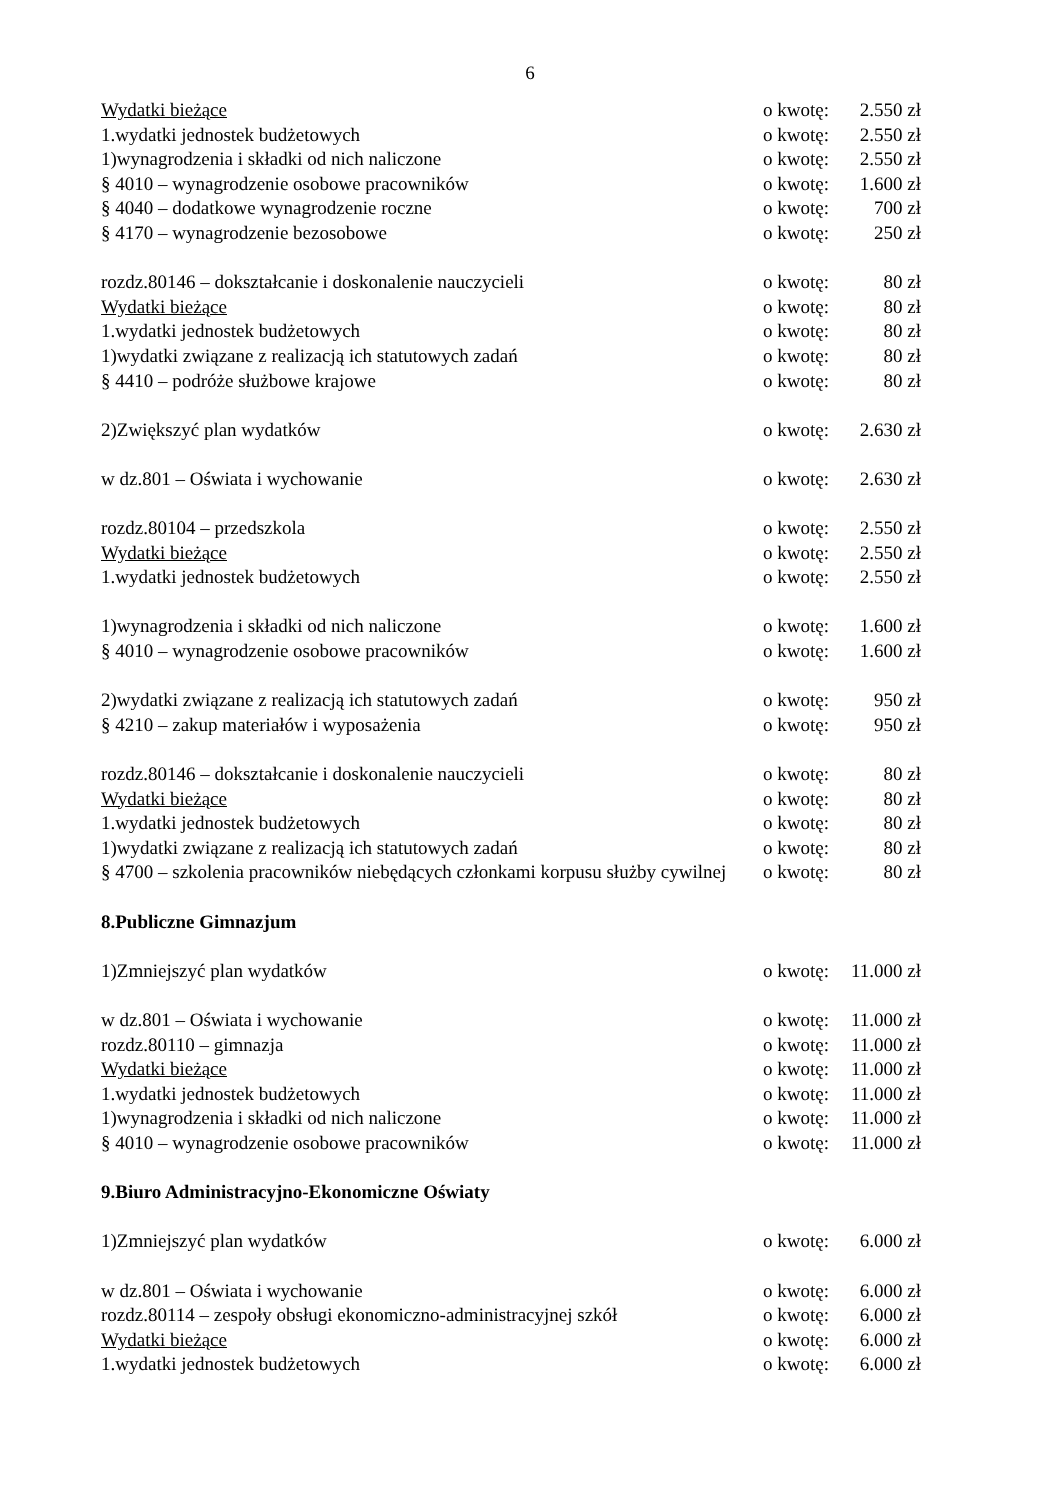6
Wydatki bieżące o kwotę:
2.550 zł
1.wydatki jednostek budżetowych
o kwotę:
2.550 zł
1)wynagrodzenia i składki od nich naliczone
o kwotę:
2.550 zł
§ 4010 – wynagrodzenie osobowe pracowników
o kwotę:
1.600 zł
§ 4040 – dodatkowe wynagrodzenie roczne
o kwotę:
700 zł
§ 4170 – wynagrodzenie bezosobowe
o kwotę:
250 zł
rozdz.80146 – dokształcanie i doskonalenie nauczycieli
o kwotę:
80 zł
Wydatki bieżące o kwotę:
80 zł
1.wydatki jednostek budżetowych
o kwotę:
80 zł
1)wydatki związane z realizacją ich statutowych zadań
o kwotę:
80 zł
§ 4410 – podróże służbowe krajowe
o kwotę:
80 zł
2)Zwiększyć plan wydatków o kwotę:
2.630 zł
w dz.801 – Oświata i wychowanie
o kwotę:
2.630 zł
rozdz.80104 – przedszkola o kwotę:
2.550 zł
Wydatki bieżące o kwotę:
2.550 zł
1.wydatki jednostek budżetowych
o kwotę:
2.550 zł
1)wynagrodzenia i składki od nich naliczone
o kwotę:
1.600 zł
§ 4010 – wynagrodzenie osobowe pracowników
o kwotę:
1.600 zł
2)wydatki związane z realizacją ich statutowych zadań
o kwotę:
950 zł
§ 4210 – zakup materiałów i wyposażenia
o kwotę:
950 zł
rozdz.80146 – dokształcanie i doskonalenie nauczycieli
o kwotę:
80 zł
Wydatki bieżące o kwotę:
80 zł
1.wydatki jednostek budżetowych
o kwotę:
80 zł
1)wydatki związane z realizacją ich statutowych zadań
o kwotę:
80 zł
§ 4700 – szkolenia pracowników niebędących członkami korpusu służby cywilnej
o kwotę:
80 zł
8.Publiczne Gimnazjum
1)Zmniejszyć plan wydatków o kwotę:
11.000 zł
w dz.801 – Oświata i wychowanie
o kwotę:
11.000 zł
rozdz.80110 – gimnazja o kwotę:
11.000 zł
Wydatki bieżące o kwotę:
11.000 zł
1.wydatki jednostek budżetowych
o kwotę:
11.000 zł
1)wynagrodzenia i składki od nich naliczone
o kwotę:
11.000 zł
§ 4010 – wynagrodzenie osobowe pracowników
o kwotę:
11.000 zł
9.Biuro Administracyjno-Ekonomiczne Oświaty
1)Zmniejszyć plan wydatków o kwotę:
6.000 zł
w dz.801 – Oświata i wychowanie
o kwotę:
6.000 zł
rozdz.80114 – zespoły obsługi ekonomiczno-administracyjnej szkół
o kwotę:
6.000 zł
Wydatki bieżące o kwotę:
6.000 zł
1.wydatki jednostek budżetowych
o kwotę:
6.000 zł